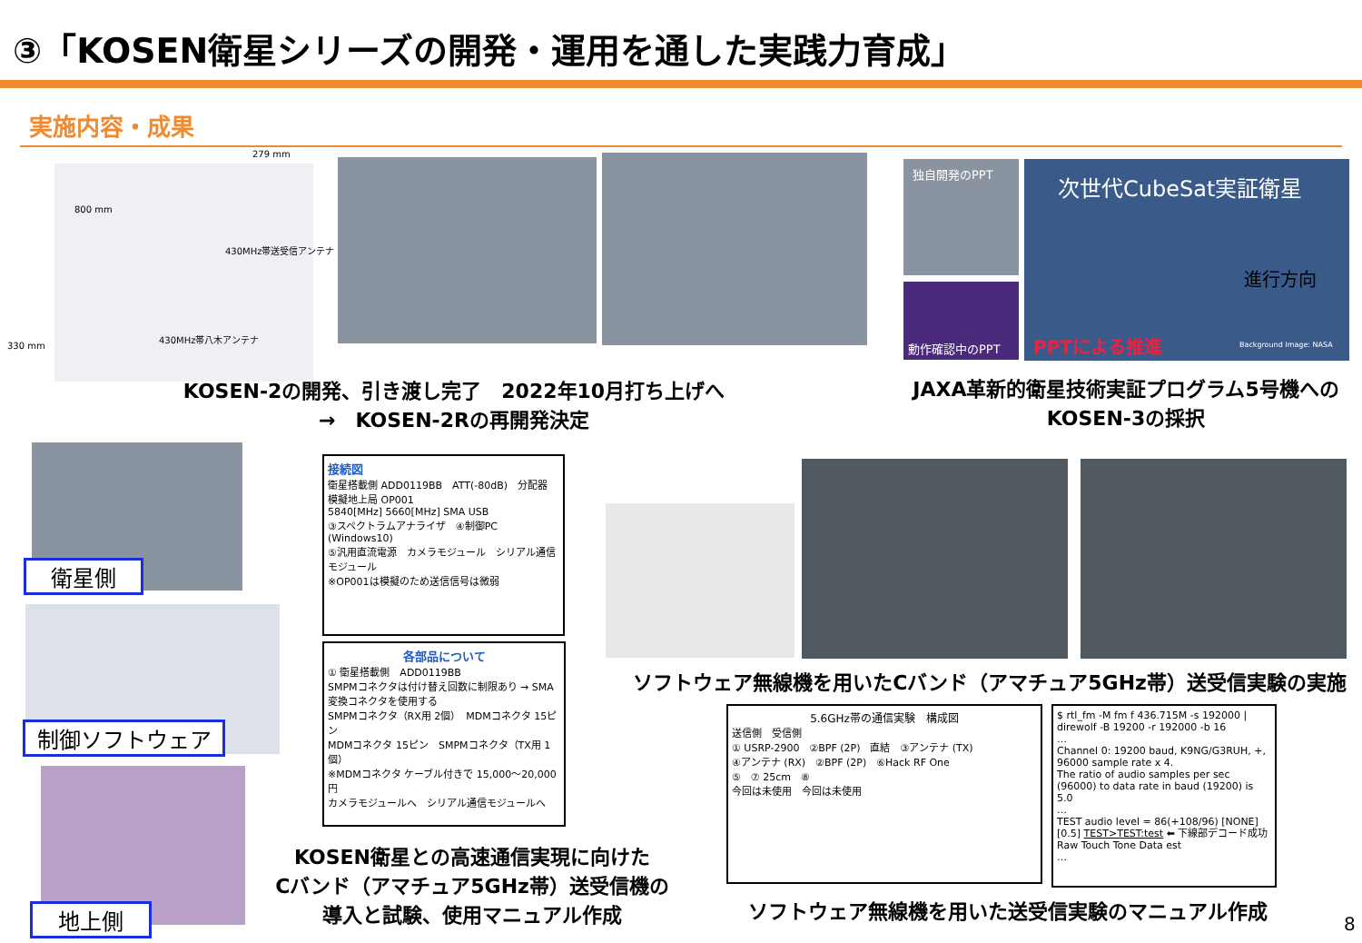③「KOSEN衛星シリーズの開発・運用を通した実践力育成」
実施内容・成果
279 mm
800 mm
430MHz帯送受信アンテナ
430MHz帯八木アンテナ
330 mm
KOSEN-2の開発、引き渡し完了　2022年10月打ち上げへ
→　KOSEN-2Rの再開発決定
独自開発のPPT
動作確認中のPPT
次世代CubeSat実証衛星
進行方向
PPTによる推進 Background Image: NASA
JAXA革新的衛星技術実証プログラム5号機への
KOSEN-3の採択
衛星側
制御ソフトウェア
地上側
接続図
衛星搭載側 ADD0119BB　ATT(-80dB)　分配器　模擬地上局 OP001
5840[MHz] 5660[MHz] SMA USB
③スペクトラムアナライザ　④制御PC (Windows10)
⑤汎用直流電源　カメラモジュール　シリアル通信モジュール
※OP001は模擬のため送信信号は微弱
各部品について
① 衛星搭載側　ADD0119BB
SMPMコネクタは付け替え回数に制限あり → SMA変換コネクタを使用する
SMPMコネクタ（RX用 2個）　MDMコネクタ 15ピン
MDMコネクタ 15ピン　SMPMコネクタ（TX用 1個）
※MDMコネクタ ケーブル付きで 15,000～20,000円
カメラモジュールへ　シリアル通信モジュールへ
KOSEN衛星との高速通信実現に向けた
Cバンド（アマチュア5GHz帯）送受信機の
導入と試験、使用マニュアル作成
ソフトウェア無線機を用いたCバンド（アマチュア5GHz帯）送受信実験の実施
5.6GHz帯の通信実験　構成図
送信側　受信側
① USRP-2900　②BPF (2P)　直結　③アンテナ (TX)
④アンテナ (RX)　②BPF (2P)　⑥Hack RF One
⑤　⑦ 25cm　⑧
今回は未使用　今回は未使用
$ rtl_fm -M fm f 436.715M -s 192000 | direwolf -B 19200 -r 192000 -b 16
…
Channel 0: 19200 baud, K9NG/G3RUH, +, 96000 sample rate x 4.
The ratio of audio samples per sec (96000) to data rate in baud (19200) is 5.0
…
TEST audio level = 86(+108/96) [NONE]
[0.5] TEST>TEST:test ⬅ 下線部デコード成功
Raw Touch Tone Data est
…
ソフトウェア無線機を用いた送受信実験のマニュアル作成
8